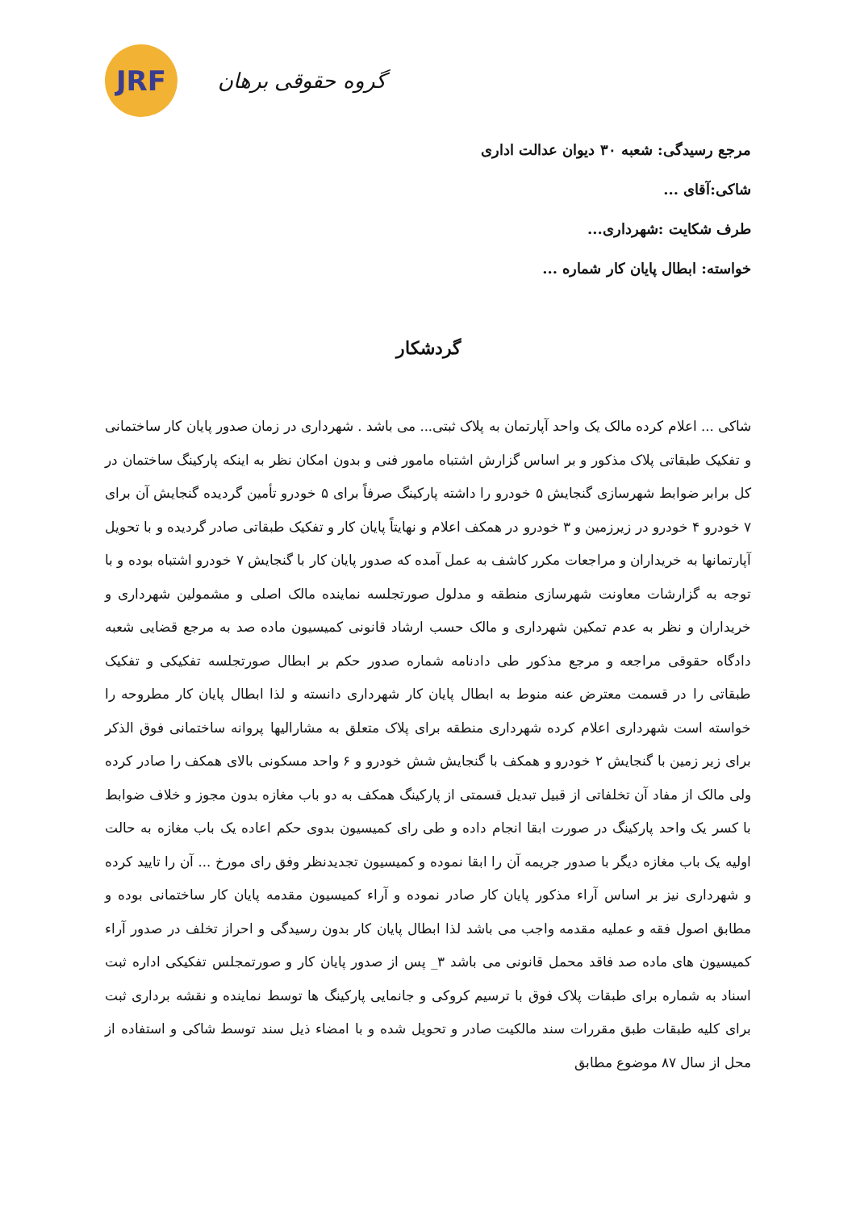JRF
گروه حقوقی برهان
مرجع رسیدگی: شعبه ۳۰ دیوان عدالت اداری
شاکی:آقای ...
طرف شکایت :شهرداری...
خواسته: ابطال پایان کار شماره ...
گردشکار
شاکی ... اعلام کرده مالک یک واحد آپارتمان به پلاک ثبتی... می باشد . شهرداری در زمان صدور پایان کار ساختمانی و تفکیک طبقاتی پلاک مذکور و بر اساس گزارش اشتباه مامور فنی و بدون امکان نظر به اینکه پارکینگ ساختمان در کل برابر ضوابط شهرسازی گنجایش ۵ خودرو را داشته پارکینگ صرفاً برای ۵ خودرو تأمین گردیده گنجایش آن برای ۷ خودرو ۴ خودرو در زیرزمین و ۳ خودرو در همکف اعلام و نهایتاً پایان کار و تفکیک طبقاتی صادر گردیده و با تحویل آپارتمانها به خریداران و مراجعات مکرر کاشف به عمل آمده که صدور پایان کار با گنجایش ۷ خودرو اشتباه بوده و با توجه به گزارشات معاونت شهرسازی منطقه و مدلول صورتجلسه نماینده مالک اصلی و مشمولین شهرداری و خریداران و نظر به عدم تمکین شهرداری و مالک حسب ارشاد قانونی کمیسیون ماده صد به مرجع قضایی شعبه دادگاه حقوقی مراجعه و مرجع مذکور طی دادنامه شماره صدور حکم بر ابطال صورتجلسه تفکیکی و تفکیک طبقاتی را در قسمت معترض عنه منوط به ابطال پایان کار شهرداری دانسته و لذا ابطال پایان کار مطروحه را خواسته است شهرداری اعلام کرده شهرداری منطقه برای پلاک متعلق به مشارالیها پروانه ساختمانی فوق الذکر برای زیر زمین با گنجایش ۲ خودرو و همکف با گنجایش شش خودرو و ۶ واحد مسکونی بالای همکف را صادر کرده ولی مالک از مفاد آن تخلفاتی از قبیل تبدیل قسمتی از پارکینگ همکف به دو باب مغازه بدون مجوز و خلاف ضوابط با کسر یک واحد پارکینگ در صورت ابقا انجام داده و طی رای کمیسیون بدوی حکم اعاده یک باب مغازه به حالت اولیه یک باب مغازه دیگر با صدور جریمه آن را ابقا نموده و کمیسیون تجدیدنظر وفق رای مورخ ... آن را تایید کرده و شهرداری نیز بر اساس آراء مذکور پایان کار صادر نموده و آراء کمیسیون مقدمه پایان کار ساختمانی بوده و مطابق اصول فقه و عملیه مقدمه واجب می باشد لذا ابطال پایان کار بدون رسیدگی و احراز تخلف در صدور آراء کمیسیون های ماده صد فاقد محمل قانونی می باشد ۳_ پس از صدور پایان کار و صورتمجلس تفکیکی اداره ثبت اسناد به شماره برای طبقات پلاک فوق با ترسیم کروکی و جانمایی پارکینگ ها توسط نماینده و نقشه برداری ثبت برای کلیه طبقات طبق مقررات سند مالکیت صادر و تحویل شده و با امضاء ذیل سند توسط شاکی و استفاده از محل از سال ۸۷ موضوع مطابق